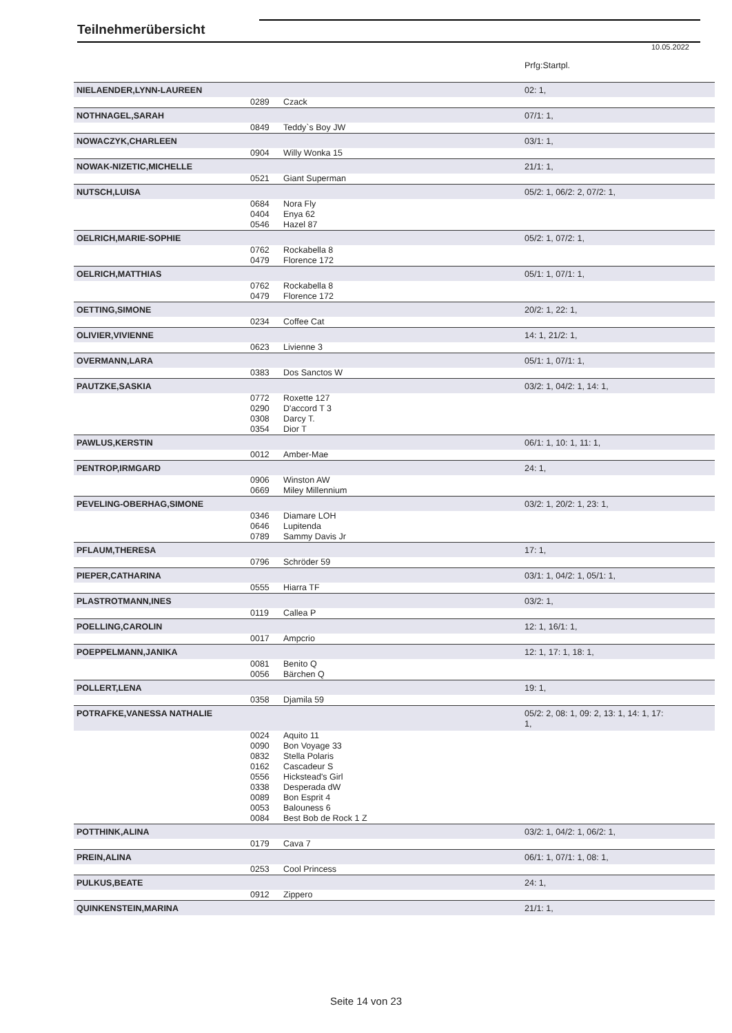Teilnehmerübersicht
10.05.2022
| | | | Prfg:Startpl. |
| NIELAENDER,LYNN-LAUREEN | | | 02: 1, |
| | 0289 | Czack | |
| NOTHNAGEL,SARAH | | | 07/1: 1, |
| | 0849 | Teddy`s Boy JW | |
| NOWACZYK,CHARLEEN | | | 03/1: 1, |
| | 0904 | Willy Wonka 15 | |
| NOWAK-NIZETIC,MICHELLE | | | 21/1: 1, |
| | 0521 | Giant Superman | |
| NUTSCH,LUISA | | | 05/2: 1, 06/2: 2, 07/2: 1, |
| | 0684 0404 0546 | Nora Fly Enya 62 Hazel 87 | |
| OELRICH,MARIE-SOPHIE | | | 05/2: 1, 07/2: 1, |
| | 0762 0479 | Rockabella 8 Florence 172 | |
| OELRICH,MATTHIAS | | | 05/1: 1, 07/1: 1, |
| | 0762 0479 | Rockabella 8 Florence 172 | |
| OETTING,SIMONE | | | 20/2: 1, 22: 1, |
| | 0234 | Coffee Cat | |
| OLIVIER,VIVIENNE | | | 14: 1, 21/2: 1, |
| | 0623 | Livienne 3 | |
| OVERMANN,LARA | | | 05/1: 1, 07/1: 1, |
| | 0383 | Dos Sanctos W | |
| PAUTZKE,SASKIA | | | 03/2: 1, 04/2: 1, 14: 1, |
| | 0772 0290 0308 0354 | Roxette 127 D'accord T 3 Darcy T. Dior T | |
| PAWLUS,KERSTIN | | | 06/1: 1, 10: 1, 11: 1, |
| | 0012 | Amber-Mae | |
| PENTROP,IRMGARD | | | 24: 1, |
| | 0906 0669 | Winston AW Miley Millennium | |
| PEVELING-OBERHAG,SIMONE | | | 03/2: 1, 20/2: 1, 23: 1, |
| | 0346 0646 0789 | Diamare LOH Lupitenda Sammy Davis Jr | |
| PFLAUM,THERESA | | | 17: 1, |
| | 0796 | Schröder 59 | |
| PIEPER,CATHARINA | | | 03/1: 1, 04/2: 1, 05/1: 1, |
| | 0555 | Hiarra TF | |
| PLASTROTMANN,INES | | | 03/2: 1, |
| | 0119 | Callea P | |
| POELLING,CAROLIN | | | 12: 1, 16/1: 1, |
| | 0017 | Ampcrio | |
| POEPPELMANN,JANIKA | | | 12: 1, 17: 1, 18: 1, |
| | 0081 0056 | Benito Q Bärchen Q | |
| POLLERT,LENA | | | 19: 1, |
| | 0358 | Djamila 59 | |
| POTRAFKE,VANESSA NATHALIE | | | 05/2: 2, 08: 1, 09: 2, 13: 1, 14: 1, 17: 1, |
| | 0024 0090 0832 0162 0556 0338 0089 0053 0084 | Aquito 11 Bon Voyage 33 Stella Polaris Cascadeur S Hickstead's Girl Desperada dW Bon Esprit 4 Balouness 6 Best Bob de Rock 1 Z | |
| POTTHINK,ALINA | | | 03/2: 1, 04/2: 1, 06/2: 1, |
| | 0179 | Cava 7 | |
| PREIN,ALINA | | | 06/1: 1, 07/1: 1, 08: 1, |
| | 0253 | Cool Princess | |
| PULKUS,BEATE | | | 24: 1, |
| | 0912 | Zippero | |
| QUINKENSTEIN,MARINA | | | 21/1: 1, |
Seite 14 von 23